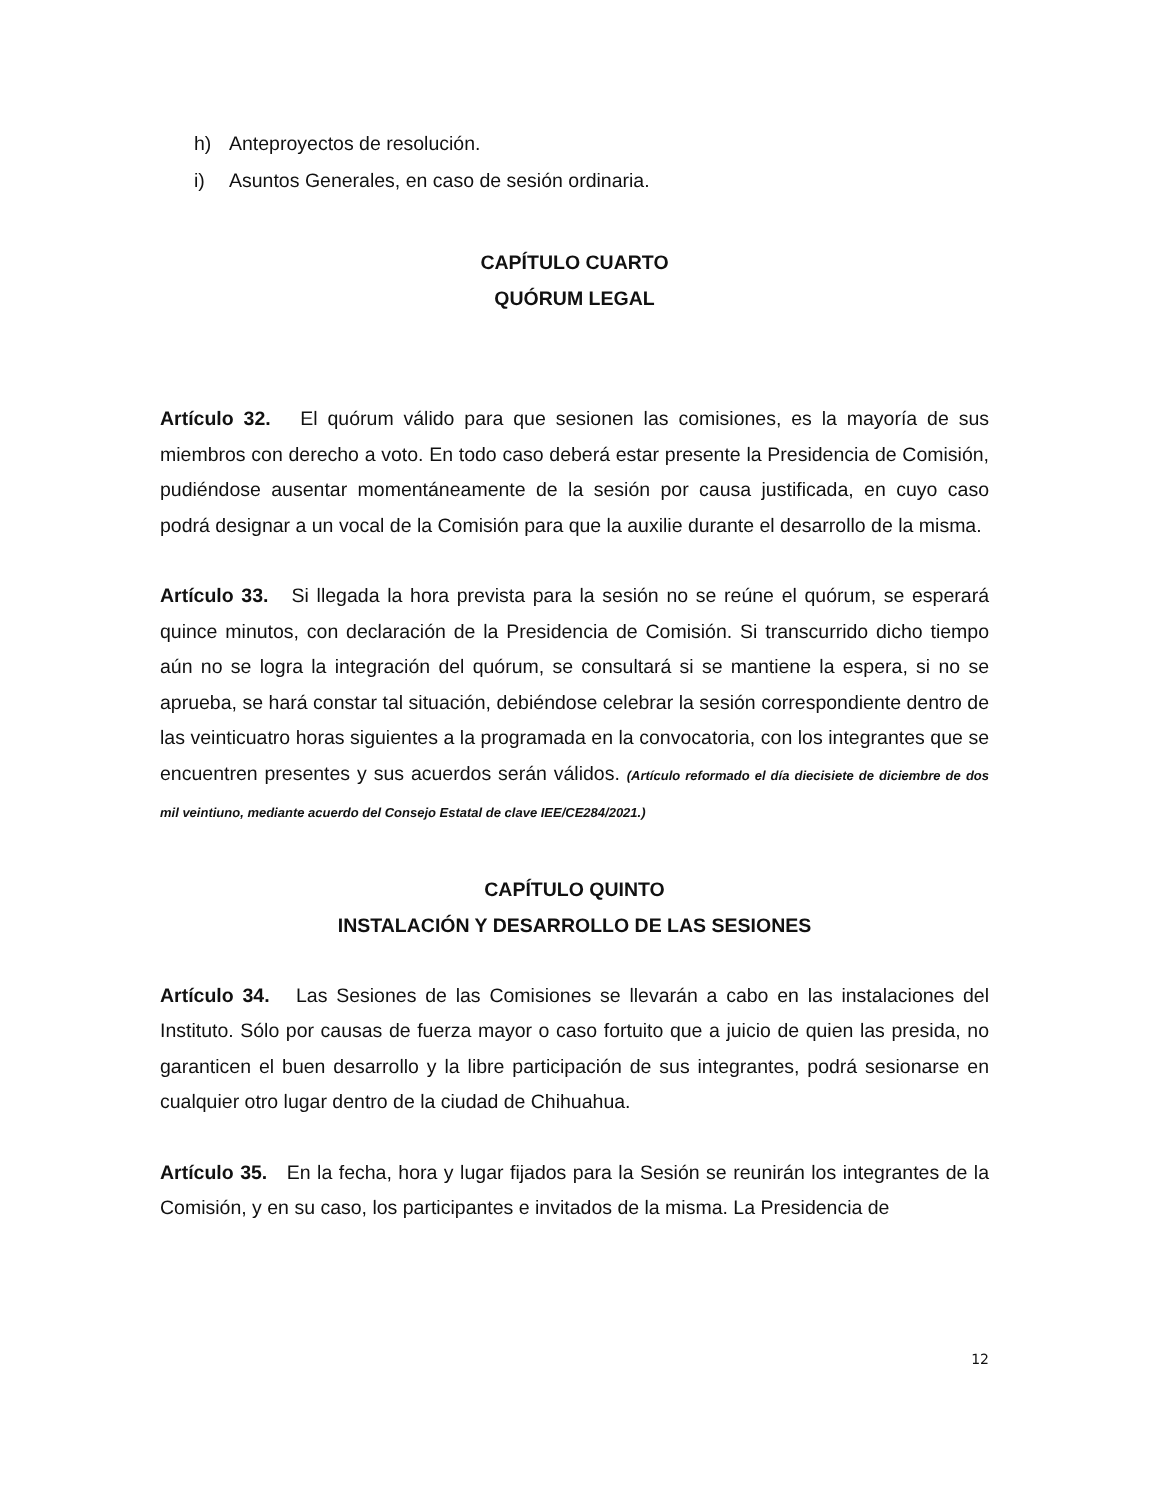h) Anteproyectos de resolución.
i) Asuntos Generales, en caso de sesión ordinaria.
CAPÍTULO CUARTO
QUÓRUM LEGAL
Artículo 32. El quórum válido para que sesionen las comisiones, es la mayoría de sus miembros con derecho a voto. En todo caso deberá estar presente la Presidencia de Comisión, pudiéndose ausentar momentáneamente de la sesión por causa justificada, en cuyo caso podrá designar a un vocal de la Comisión para que la auxilie durante el desarrollo de la misma.
Artículo 33. Si llegada la hora prevista para la sesión no se reúne el quórum, se esperará quince minutos, con declaración de la Presidencia de Comisión. Si transcurrido dicho tiempo aún no se logra la integración del quórum, se consultará si se mantiene la espera, si no se aprueba, se hará constar tal situación, debiéndose celebrar la sesión correspondiente dentro de las veinticuatro horas siguientes a la programada en la convocatoria, con los integrantes que se encuentren presentes y sus acuerdos serán válidos. (Artículo reformado el día diecisiete de diciembre de dos mil veintiuno, mediante acuerdo del Consejo Estatal de clave IEE/CE284/2021.)
CAPÍTULO QUINTO
INSTALACIÓN Y DESARROLLO DE LAS SESIONES
Artículo 34. Las Sesiones de las Comisiones se llevarán a cabo en las instalaciones del Instituto. Sólo por causas de fuerza mayor o caso fortuito que a juicio de quien las presida, no garanticen el buen desarrollo y la libre participación de sus integrantes, podrá sesionarse en cualquier otro lugar dentro de la ciudad de Chihuahua.
Artículo 35. En la fecha, hora y lugar fijados para la Sesión se reunirán los integrantes de la Comisión, y en su caso, los participantes e invitados de la misma. La Presidencia de
12